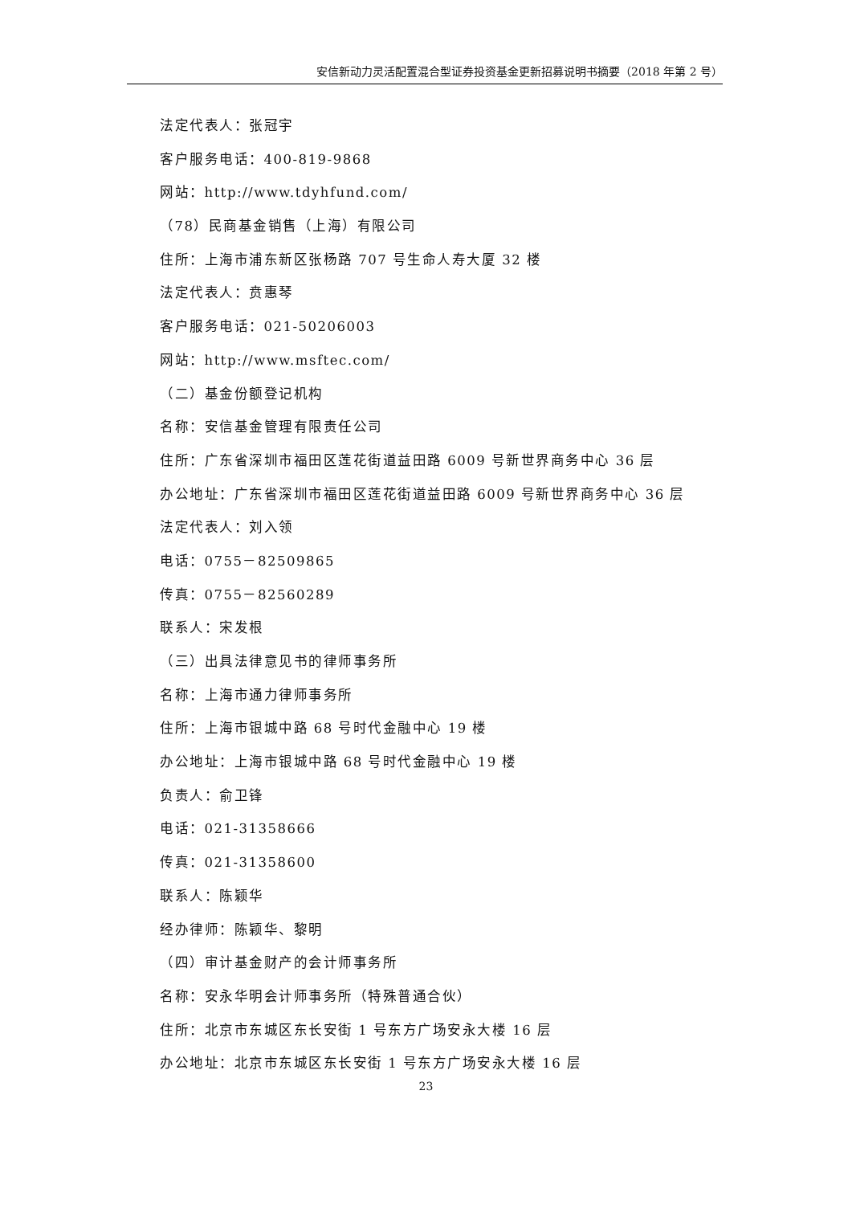安信新动力灵活配置混合型证券投资基金更新招募说明书摘要（2018 年第 2 号）
法定代表人：张冠宇
客户服务电话：400-819-9868
网站：http://www.tdyhfund.com/
（78）民商基金销售（上海）有限公司
住所：上海市浦东新区张杨路 707 号生命人寿大厦 32 楼
法定代表人：贲惠琴
客户服务电话：021-50206003
网站：http://www.msftec.com/
（二）基金份额登记机构
名称：安信基金管理有限责任公司
住所：广东省深圳市福田区莲花街道益田路 6009 号新世界商务中心 36 层
办公地址：广东省深圳市福田区莲花街道益田路 6009 号新世界商务中心 36 层
法定代表人：刘入领
电话：0755－82509865
传真：0755－82560289
联系人：宋发根
（三）出具法律意见书的律师事务所
名称：上海市通力律师事务所
住所：上海市银城中路 68 号时代金融中心 19 楼
办公地址：上海市银城中路 68 号时代金融中心 19 楼
负责人：俞卫锋
电话：021-31358666
传真：021-31358600
联系人：陈颖华
经办律师：陈颖华、黎明
（四）审计基金财产的会计师事务所
名称：安永华明会计师事务所（特殊普通合伙）
住所：北京市东城区东长安街 1 号东方广场安永大楼 16 层
办公地址：北京市东城区东长安街 1 号东方广场安永大楼 16 层
23